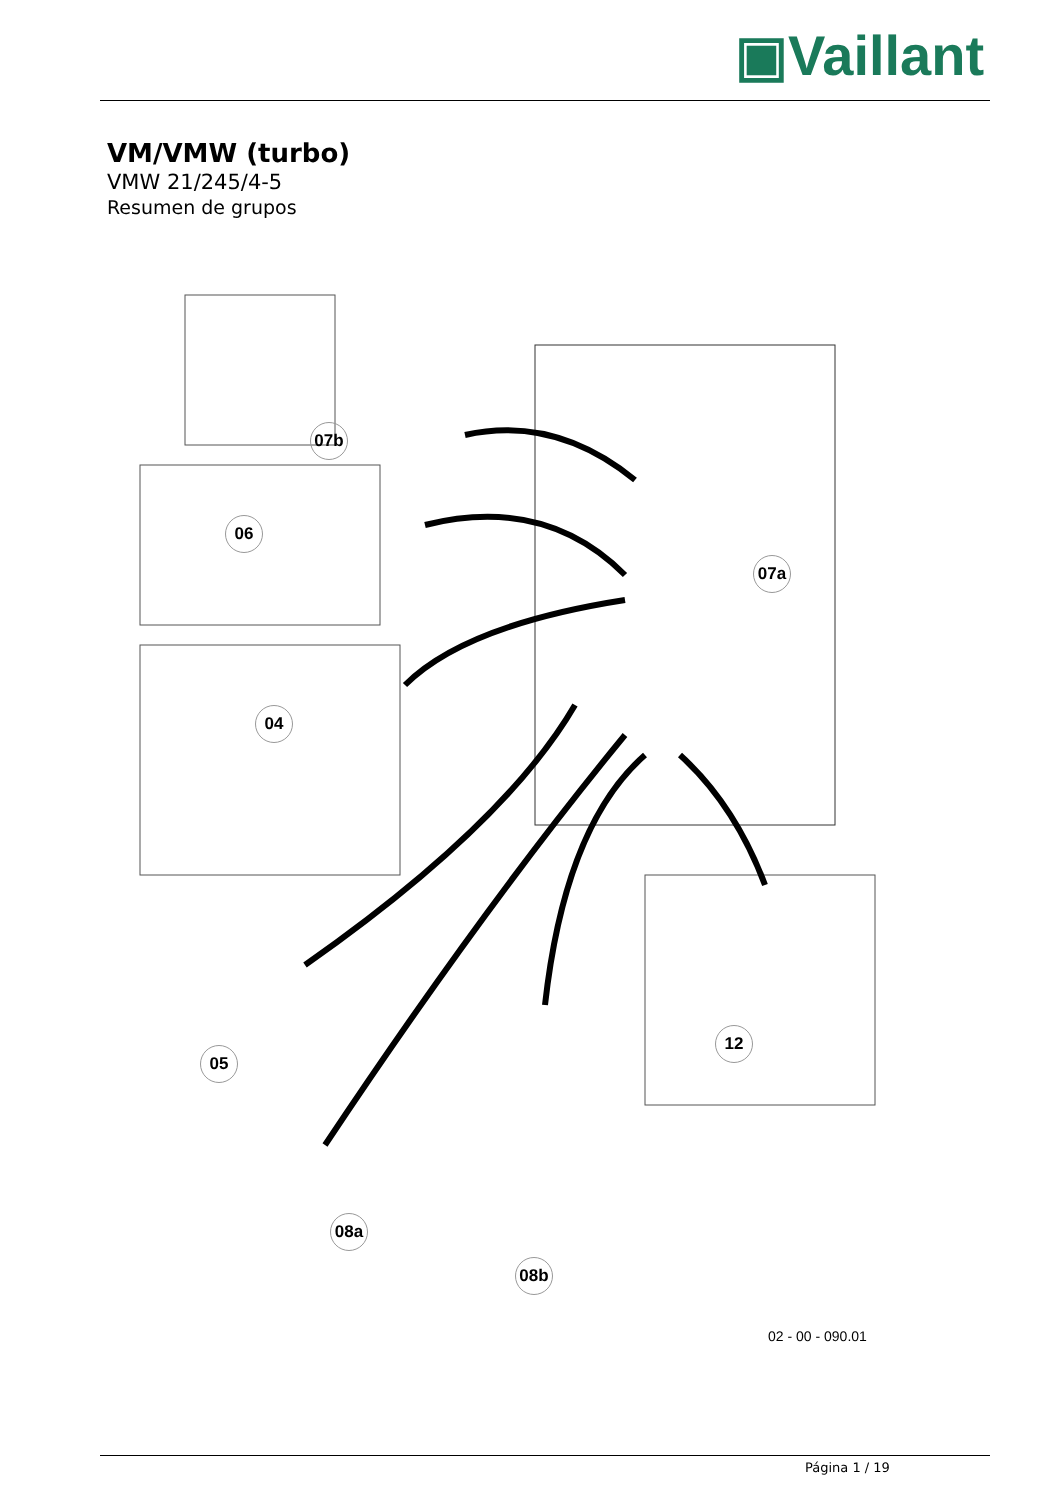▣Vaillant
VM/VMW (turbo)
VMW 21/245/4-5
Resumen de grupos
07b
06
07a
04
05
12
08a
08b
02 - 00 - 090.01
Página 1 / 19